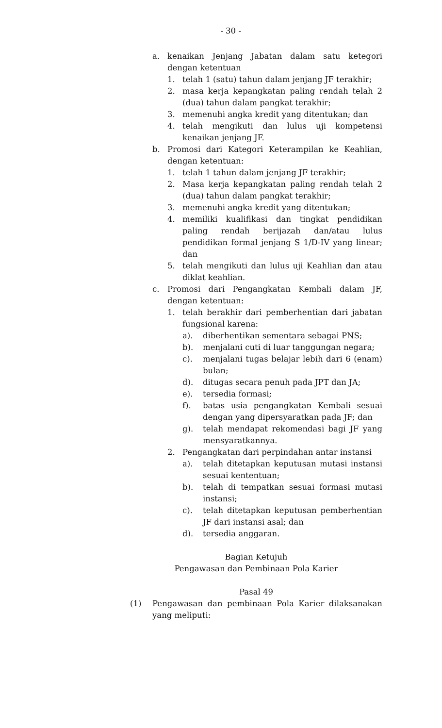- 30 -
a. kenaikan Jenjang Jabatan dalam satu ketegori dengan ketentuan
1. telah 1 (satu) tahun dalam jenjang JF terakhir;
2. masa kerja kepangkatan paling rendah telah 2 (dua) tahun dalam pangkat terakhir;
3. memenuhi angka kredit yang ditentukan; dan
4. telah mengikuti dan lulus uji kompetensi kenaikan jenjang JF.
b. Promosi dari Kategori Keterampilan ke Keahlian, dengan ketentuan:
1. telah 1 tahun dalam jenjang JF terakhir;
2. Masa kerja kepangkatan paling rendah telah 2 (dua) tahun dalam pangkat terakhir;
3. memenuhi angka kredit yang ditentukan;
4. memiliki kualifikasi dan tingkat pendidikan paling rendah berijazah dan/atau lulus pendidikan formal jenjang S 1/D-IV yang linear; dan
5. telah mengikuti dan lulus uji Keahlian dan atau diklat keahlian.
c. Promosi dari Pengangkatan Kembali dalam JF, dengan ketentuan:
1. telah berakhir dari pemberhentian dari jabatan fungsional karena:
a). diberhentikan sementara sebagai PNS;
b). menjalani cuti di luar tanggungan negara;
c). menjalani tugas belajar lebih dari 6 (enam) bulan;
d). ditugas secara penuh pada JPT dan JA;
e). tersedia formasi;
f). batas usia pengangkatan Kembali sesuai dengan yang dipersyaratkan pada JF; dan
g). telah mendapat rekomendasi bagi JF yang mensyaratkannya.
2. Pengangkatan dari perpindahan antar instansi
a). telah ditetapkan keputusan mutasi instansi sesuai kententuan;
b). telah di tempatkan sesuai formasi mutasi instansi;
c). telah ditetapkan keputusan pemberhentian JF dari instansi asal; dan
d). tersedia anggaran.
Bagian Ketujuh
Pengawasan dan Pembinaan Pola Karier
Pasal 49
(1) Pengawasan dan pembinaan Pola Karier dilaksanakan yang meliputi: